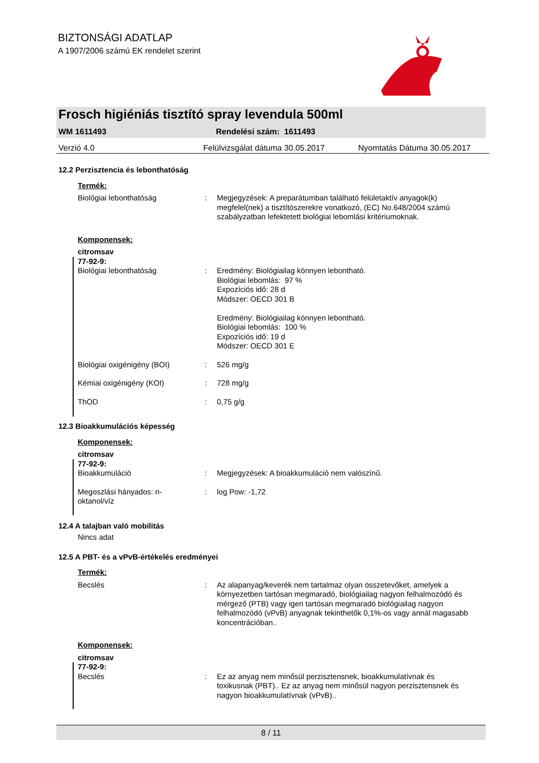BIZTONSÁGI ADATLAP
A 1907/2006 számú EK rendelet szerint
Frosch higiéniás tisztító spray levendula 500ml
WM 1611493 Rendelési szám: 1611493
Verzió 4.0 Felülvizsgálat dátuma 30.05.2017 Nyomtatás Dátuma 30.05.2017
12.2 Perzisztencia és lebonthatóság
Termék:
Biológiai lebonthatóság : Megjegyzések: A preparátumban található felületaktív anyagok(k) megfelel(nek) a tisztítószerekre vonatkozó, (EC) No.648/2004 számú szabályzatban lefektetett biológiai lebomlási kritériumoknak.
Komponensek:
citromsav
77-92-9:
Biológiai lebonthatóság : Eredmény: Biológiailag könnyen lebontható.
Biológiai lebomlás: 97 %
Expozíciós idő: 28 d
Módszer: OECD 301 B
Eredmény: Biológiailag könnyen lebontható.
Biológiai lebomlás: 100 %
Expozíciós idő: 19 d
Módszer: OECD 301 E
Biológiai oxigénigény (BOI) : 526 mg/g
Kémiai oxigénigény (KOI) : 728 mg/g
ThOD : 0,75 g/g
12.3 Bioakkumulációs képesség
Komponensek:
citromsav
77-92-9:
Bioakkumuláció : Megjegyzések: A bioakkumuláció nem valószínű.
Megoszlási hányados: n-
oktanol/víz
: log Pow: -1,72
12.4 A talajban való mobilitás
Nincs adat
12.5 A PBT- és a vPvB-értékelés eredményei
Termék:
Becslés : Az alapanyag/keverék nem tartalmaz olyan összetevőket, amelyek a környezetben tartósan megmaradó, biológiailag nagyon felhalmozódó és mérgező (PTB) vagy igen tartósan megmaradó biológiailag nagyon felhalmozódó (vPvB) anyagnak tekinthetők 0,1%-os vagy annál magasabb koncentrációban..
Komponensek:
citromsav
77-92-9:
Becslés : Ez az anyag nem minősül perzisztensnek, bioakkumulatívnak és toxikusnak (PBT).. Ez az anyag nem minősül nagyon perzisztensnek és nagyon bioakkumulatívnak (vPvB)..
8 / 11